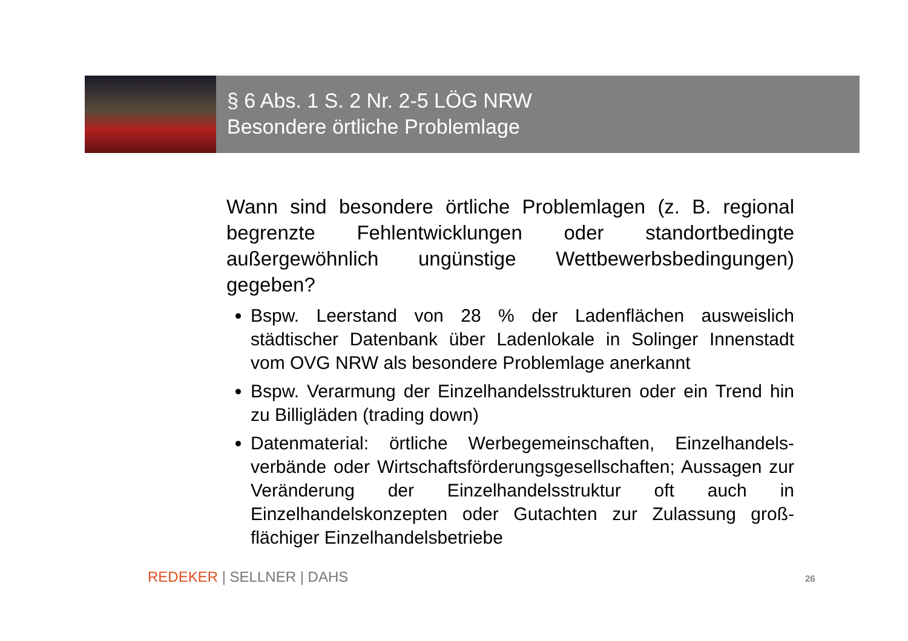§ 6 Abs. 1 S. 2 Nr. 2-5 LÖG NRW
Besondere örtliche Problemlage
Wann sind besondere örtliche Problemlagen (z. B. regional begrenzte Fehlentwicklungen oder standortbedingte außergewöhnlich ungünstige Wettbewerbsbedingungen) gegeben?
Bspw. Leerstand von 28 % der Ladenflächen ausweislich städtischer Datenbank über Ladenlokale in Solinger Innenstadt vom OVG NRW als besondere Problemlage anerkannt
Bspw. Verarmung der Einzelhandelsstrukturen oder ein Trend hin zu Billigläden (trading down)
Datenmaterial: örtliche Werbegemeinschaften, Einzelhandels-verbände oder Wirtschaftsförderungsgesellschaften; Aussagen zur Veränderung der Einzelhandelsstruktur oft auch in Einzelhandelskonzepten oder Gutachten zur Zulassung groß-flächiger Einzelhandelsbetriebe
REDEKER | SELLNER | DAHS 26